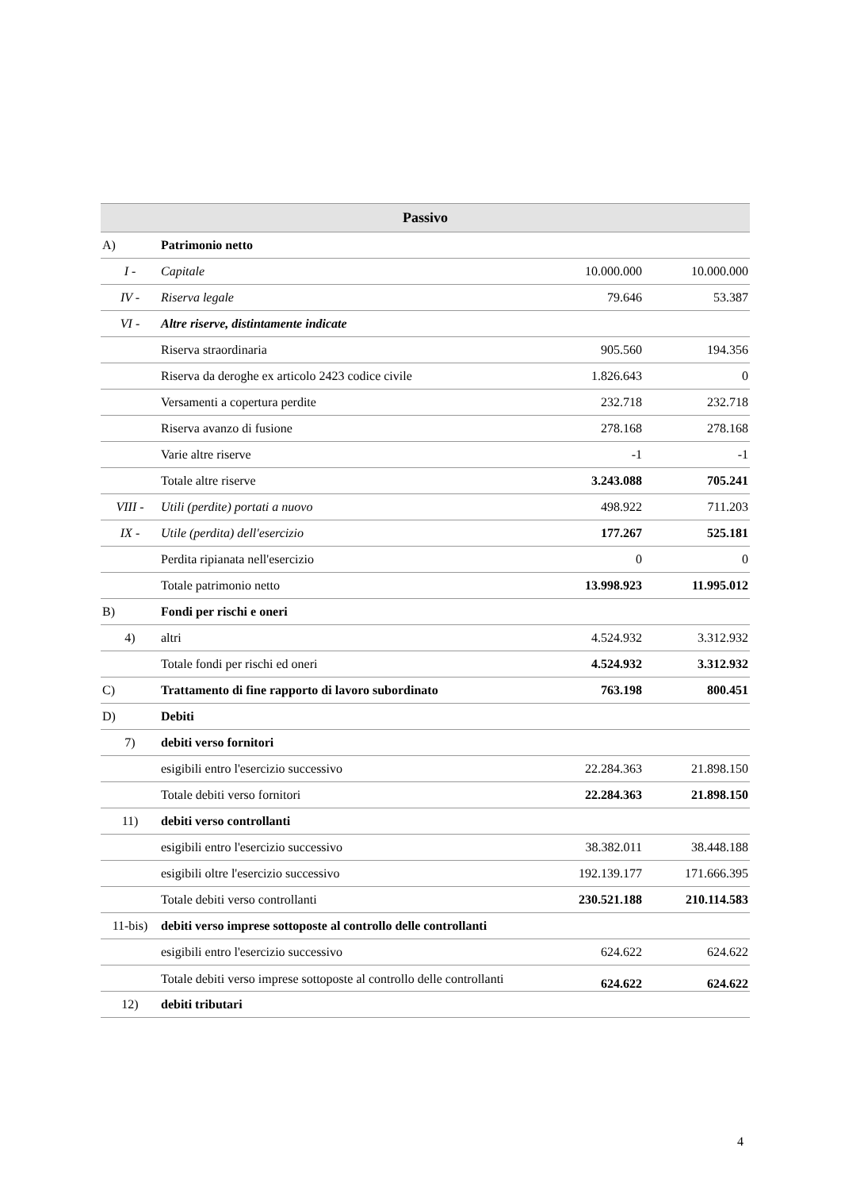| Passivo | | | |
| --- | --- | --- | --- |
| A) | Patrimonio netto | | |
| I - | Capitale | 10.000.000 | 10.000.000 |
| IV - | Riserva legale | 79.646 | 53.387 |
| VI - | Altre riserve, distintamente indicate | | |
| | Riserva straordinaria | 905.560 | 194.356 |
| | Riserva da deroghe ex articolo 2423 codice civile | 1.826.643 | 0 |
| | Versamenti a copertura perdite | 232.718 | 232.718 |
| | Riserva avanzo di fusione | 278.168 | 278.168 |
| | Varie altre riserve | -1 | -1 |
| | Totale altre riserve | 3.243.088 | 705.241 |
| VIII - | Utili (perdite) portati a nuovo | 498.922 | 711.203 |
| IX - | Utile (perdita) dell'esercizio | 177.267 | 525.181 |
| | Perdita ripianata nell'esercizio | 0 | 0 |
| | Totale patrimonio netto | 13.998.923 | 11.995.012 |
| B) | Fondi per rischi e oneri | | |
| 4) | altri | 4.524.932 | 3.312.932 |
| | Totale fondi per rischi ed oneri | 4.524.932 | 3.312.932 |
| C) | Trattamento di fine rapporto di lavoro subordinato | 763.198 | 800.451 |
| D) | Debiti | | |
| 7) | debiti verso fornitori | | |
| | esigibili entro l'esercizio successivo | 22.284.363 | 21.898.150 |
| | Totale debiti verso fornitori | 22.284.363 | 21.898.150 |
| 11) | debiti verso controllanti | | |
| | esigibili entro l'esercizio successivo | 38.382.011 | 38.448.188 |
| | esigibili oltre l'esercizio successivo | 192.139.177 | 171.666.395 |
| | Totale debiti verso controllanti | 230.521.188 | 210.114.583 |
| 11-bis) | debiti verso imprese sottoposte al controllo delle controllanti | | |
| | esigibili entro l'esercizio successivo | 624.622 | 624.622 |
| | Totale debiti verso imprese sottoposte al controllo delle controllanti | 624.622 | 624.622 |
| 12) | debiti tributari | | |
4